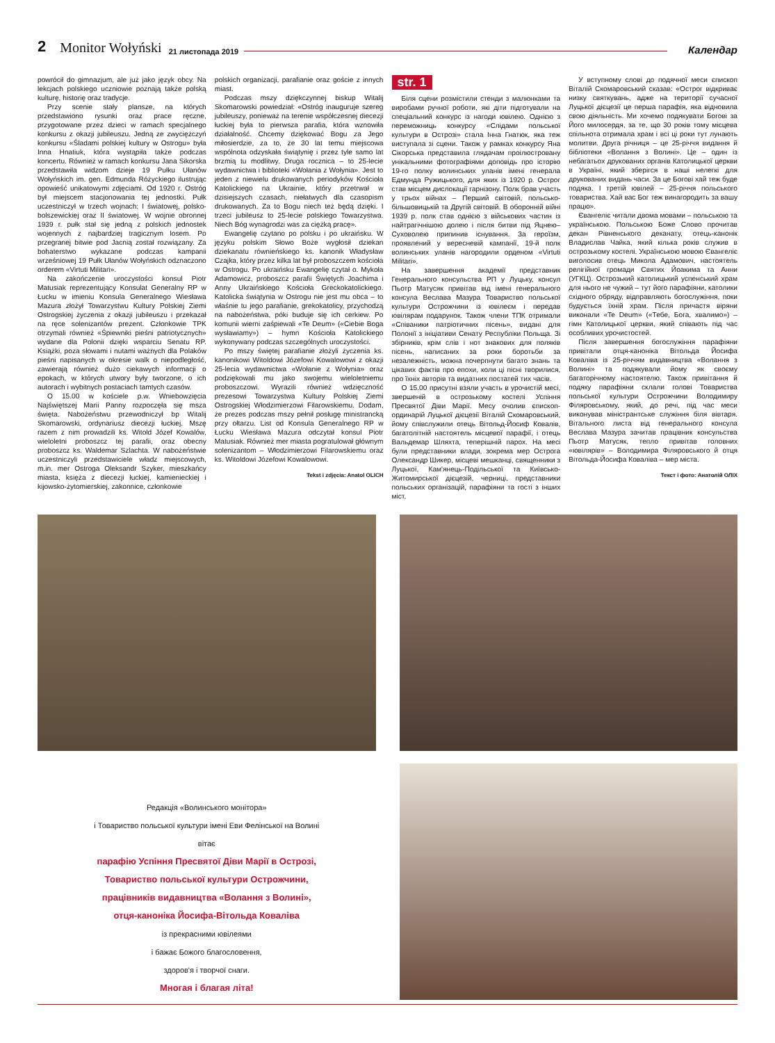2 Monitor Wołyński 21 листопада 2019 Календар
powrócił do gimnazjum, ale już jako język obcy. Na lekcjach polskiego uczniowie poznają także polską kulturę, historię oraz tradycje.
Przy scenie stały plansze, na których przedstawiono rysunki oraz prace ręczne, przygotowane przez dzieci w ramach specjalnego konkursu z okazji jubileuszu. Jedną ze zwyciężczyń konkursu «Śladami polskiej kultury w Ostrogu» była Inna Hnatiuk, która wystąpiła także podczas koncertu. Również w ramach konkursu Jana Sikorska przedstawiła widzom dzieje 19 Pułku Ułanów Wołyńskich im. gen. Edmunda Różyckiego ilustrując opowieść unikatowymi zdjęciami. Od 1920 r. Ostróg był miejscem stacjonowania tej jednostki. Pułk uczestniczył w trzech wojnach: I światowej, polsko-bolszewickiej oraz II światowej. W wojnie obronnej 1939 r. pułk stał się jedną z polskich jednostek wojennych z najbardziej tragicznym losem. Po przegranej bitwie pod Jacnią został rozwiązany. Za bohaterstwo wykazane podczas kampanii wrześniowej 19 Pułk Ułanów Wołyńskich odznaczono orderem «Virtuti Militari».
Na zakończenie uroczystości konsul Piotr Matusiak reprezentujący Konsulat Generalny RP w Łucku w imieniu Konsula Generalnego Wiesława Mazura złożył Towarzystwu Kultury Polskiej Ziemi Ostrogskiej życzenia z okazji jubileuszu i przekazał na ręce solenizantów prezent. Członkowie TPK otrzymali również «Śpiewniki pieśni patriotycznych» wydane dla Polonii dzięki wsparciu Senatu RP. Książki, poza słowami i nutami ważnych dla Polaków pieśni napisanych w okresie walk o niepodległość, zawierają również dużo ciekawych informacji o epokach, w których utwory były tworzone, o ich autorach i wybitnych postaciach tamtych czasów.
O 15.00 w kościele p.w. Wniebowzięcia Najświętszej Marii Panny rozpoczęła się msza święta. Nabożeństwu przewodniczył bp Witalij Skomarowski, ordynariusz diecezji łuckiej. Mszę razem z nim prowadzili ks. Witold Józef Kowalów, wieloletni proboszcz tej parafii, oraz obecny proboszcz ks. Waldemar Szlachta. W nabożeństwie uczestniczyli przedstawiciele władz miejscowych, m.in. mer Ostroga Oleksandr Szyker, mieszkańcy miasta, księża z diecezji łuckiej, kamienieckiej i kijowsko-żytomierskiej, zakonnice, członkowie
polskich organizacji, parafianie oraz goście z innych miast.
Podczas mszy dziękczynnej biskup Witalij Skomarowski powiedział: «Ostróg inauguruje szereg jubileuszy, ponieważ na terenie współczesnej diecezji łuckiej była to pierwsza parafia, która wznowiła działalność. Chcemy dziękować Bogu za Jego miłosierdzie, za to, że 30 lat temu miejscowa wspólnota odzyskała świątynię i przez tyle samo lat brzmią tu modlitwy. Druga rocznica – to 25-lecie wydawnictwa i biblioteki «Wołania z Wołynia». Jest to jeden z niewielu drukowanych periodyków Kościoła Katolickiego na Ukrainie, który przetrwał w dzisiejszych czasach, niełatwych dla czasopism drukowanych. Za to Bogu niech też będą dzięki. I trzeci jubileusz to 25-lecie polskiego Towarzystwa. Niech Bóg wynagrodzi was za ciężką pracę».
Ewangelię czytano po polsku i po ukraińsku. W języku polskim Słowo Boże wygłosił dziekan dziekanatu równieńskiego ks. kanonik Władysław Czajka, który przez kilka lat był proboszczem kościoła w Ostrogu. Po ukraińsku Ewangelię czytał o. Mykoła Adamowicz, proboszcz parafii Świętych Joachima i Anny Ukraińskiego Kościoła Greckokatolickiego. Katolicka świątynia w Ostrogu nie jest mu obca – to właśnie tu jego parafianie, grekokatolicy, przychodzą na nabożeństwa, póki buduje się ich cerkiew. Po komunii wierni zaśpiewali «Te Deum» («Ciebie Boga wysławiamy») – hymn Kościoła Katolickiego wykonywany podczas szczególnych uroczystości.
Po mszy świętej parafianie złożyli życzenia ks. kanonikowi Witoldowi Józefowi Kowalowowi z okazji 25-lecia wydawnictwa «Wołanie z Wołynia» oraz podziękowali mu jako swojemu wieloletniemu proboszczowi. Wyrazili również wdzięczność prezesowi Towarzystwa Kultury Polskiej Ziemi Ostrogskiej Włodzimierzowi Filarowskiemu. Dodam, że prezes podczas mszy pełnił posługę ministrancką przy ołtarzu. List od Konsula Generalnego RP w Łucku Wiesława Mazura odczytał konsul Piotr Matusiak. Również mer miasta pogratulował głównym solenizantom – Włodzimierzowi Filarowskiemu oraz ks. Witoldowi Józefowi Kowalowowi.
Tekst i zdjęcia: Anatol OLICH
str. 1
Біля сцени розмістили стенди з малюнками та виробами ручної роботи, які діти підготували на спеціальний конкурс із нагоди ювілею. Однією з переможниць конкурсу «Слідами польської культури в Острозі» стала Інна Гнатюк, яка теж виступала зі сцени. Також у рамках конкурсу Яна Сікорська представила глядачам проілюстровану унікальними фотографіями доповідь про історію 19-го полку волинських уланів імені генерала Едмунда Ружицького, для яких із 1920 р. Острог став місцем дислокації гарнізону. Полк брав участь у трьох війнах – Перший світовій, польсько-більшовицькій та Другій світовій. В оборонній війні 1939 р. полк став однією з військових частин із найтрагічнішою долею і після битви під Яцнею–Суховолею припинив існування. За героїзм, проявлений у вересневій кампанії, 19-й полк волинських уланів нагородили орденом «Virtuti Militari».
На завершення академії представник Генерального консульства РП у Луцьку, консул Пьотр Матусяк привітав від імені генерального консула Веслава Мазура Товариство польської культури Острожчини із ювілеєм і передав ювілярам подарунок. Також члени ТПК отримали «Співаники патріотичних пісень», видані для Полонії з ініціативи Сенату Республіки Польща. Зі збірників, крім слів і нот знакових для поляків пісень, написаних за роки боротьби за незалежність, можна почерпнути багато знань та цікавих фактів про епохи, коли ці пісні творилися, про їхніх авторів та видатних постатей тих часів.
О 15.00 присутні взяли участь в урочистій месі, звершеній в острозькому костелі Успіння Пресвятої Діви Марії. Месу очолив єпископ-ординарій Луцької дієцезії Віталій Скомаровський, йому співслужили отець Вітольд-Йосиф Ковалів, багатолітній настоятель місцевої парафії, і отець Вальдемар Шляхта, теперішній парох. На месі були представники влади, зокрема мер Острога Олександр Шикер, місцеві мешканці, священники з Луцької, Кам'янець-Подільської та Київсько-Житомирської дієцезій, черниці, представники польських організацій, парафіяни та гості з інших міст.
У вступному слові до подячної меси єпископ Віталій Скомаровський сказав: «Острог відкриває низку святкувань, адже на території сучасної Луцької дієцезії це перша парафія, яка відновила свою діяльність. Ми хочемо подякувати Богові за Його милосердя, за те, що 30 років тому місцева спільнота отримала храм і всі ці роки тут лунають молитви. Друга річниця – це 25-річчя видання й бібліотеки «Волання з Волині». Це – один із небагатьох друкованих органів Католицької церкви в Україні, який зберігся в наші нелегкі для друкованих видань часи. За це Богові хай теж буде подяка. І третій ювілей – 25-річчя польського товариства. Хай вас Бог теж винагородить за вашу працю».
Євангеліє читали двома мовами – польською та українською. Польською Боже Слово прочитав декан Рівненського деканату, отець-канонік Владислав Чайка, який кілька років служив в острозькому костелі. Українською мовою Євангеліє виголосив отець Микола Адамович, настоятель релігійної громади Святих Йоакима та Анни (УГКЦ). Острозький католицький успенський храм для нього не чужий – тут його парафіяни, католики східного обряду, відправляють богослужіння, поки будується їхній храм. Після причастя віряни виконали «Te Deum» («Тебе, Бога, хвалимо») – гімн Католицької церкви, який співають під час особливих урочистостей.
Після завершення богослужіння парафіяни привітали отця-каноніка Вітольда Йосифа Коваліва із 25-річчям видавництва «Волання з Волині» та подякували йому як своєму багаторічному настоятелю. Також привітання й подяку парафіяни склали голові Товариства польської культури Острожчини Володимиру Філяровському, який, до речі, під час меси виконував міністрантське служіння біля вівтаря. Вітального листа від генерального консула Веслава Мазура зачитав працівник консульства Пьотр Матусяк, тепло привітав головних «ювілярів» – Володимира Філяровського й отця Вітольда-Йосифа Коваліва – мер міста.
Текст і фото: Анатолій ОЛІХ
Редакція «Волинського монітора»
і Товариство польської культури імені Еви Фелінської на Волині
вітає
парафію Успіння Пресвятої Діви Марії в Острозі,
Товариство польської культури Острожчини,
працівників видавництва «Волання з Волині»,
отця-каноніка Йосифа-Вітольда Коваліва
із прекрасними ювілеями
і бажає Божого благословення,
здоров'я і творчої снаги.
Многая і благая літа!